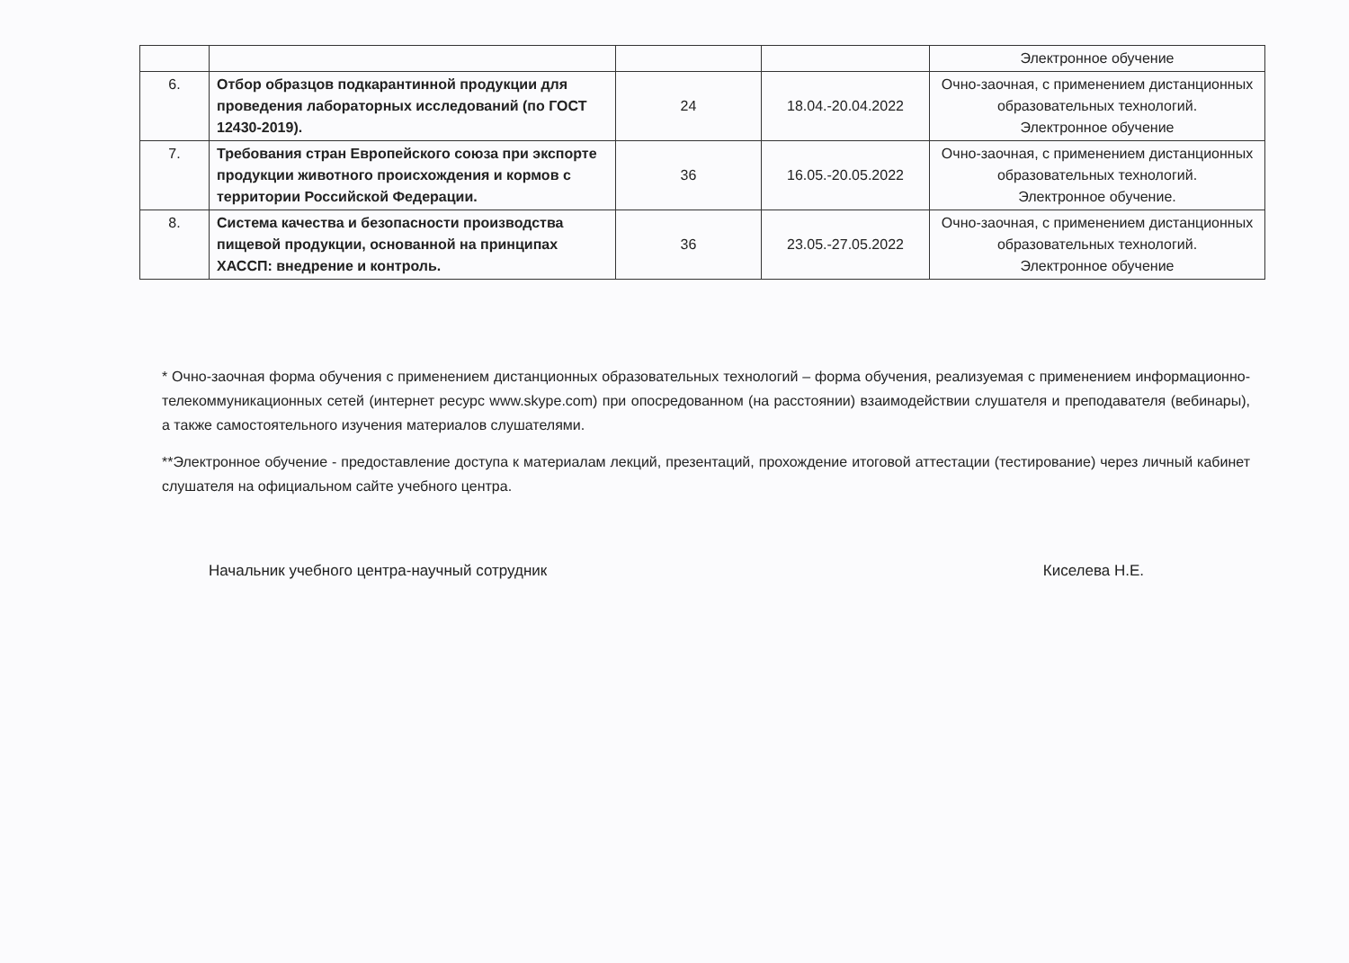| | | | | Электронное обучение |
| 6. | Отбор образцов подкарантинной продукции для проведения лабораторных исследований (по ГОСТ 12430-2019). | 24 | 18.04.-20.04.2022 | Очно-заочная, с применением дистанционных образовательных технологий. Электронное обучение |
| 7. | Требования стран Европейского союза при экспорте продукции животного происхождения и кормов с территории Российской Федерации. | 36 | 16.05.-20.05.2022 | Очно-заочная, с применением дистанционных образовательных технологий. Электронное обучение. |
| 8. | Система качества и безопасности производства пищевой продукции, основанной на принципах ХАССП: внедрение и контроль. | 36 | 23.05.-27.05.2022 | Очно-заочная, с применением дистанционных образовательных технологий. Электронное обучение |
* Очно-заочная форма обучения с применением дистанционных образовательных технологий – форма обучения, реализуемая с применением информационно-телекоммуникационных сетей (интернет ресурс www.skype.com) при опосредованном (на расстоянии) взаимодействии слушателя и преподавателя (вебинары), а также самостоятельного изучения материалов слушателями.
**Электронное обучение - предоставление доступа к материалам лекций, презентаций, прохождение итоговой аттестации (тестирование) через личный кабинет слушателя на официальном сайте учебного центра.
Начальник учебного центра-научный сотрудник Киселева Н.Е.